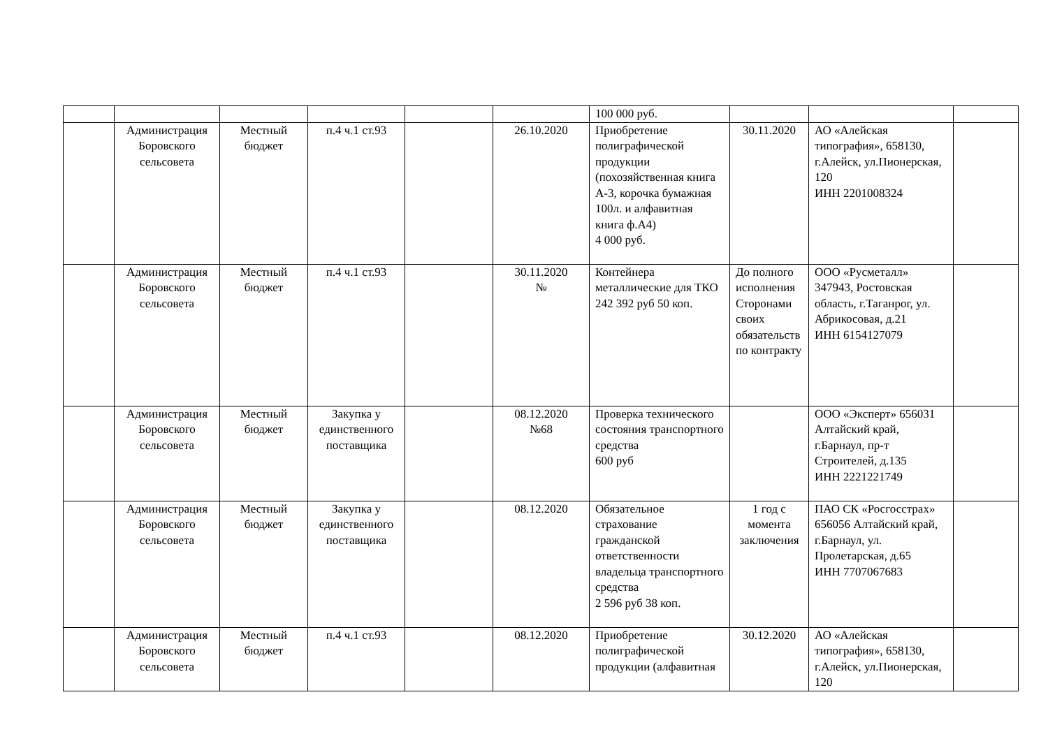| | | | | | | 100 000 руб. | | | |
| | Администрация Боровского сельсовета | Местный бюджет | п.4 ч.1 ст.93 | | 26.10.2020 | Приобретение полиграфической продукции (похозяйственная книга А-3, корочка бумажная 100л. и алфавитная книга ф.А4) 4 000 руб. | 30.11.2020 | АО «Алейская типография», 658130, г.Алейск, ул.Пионерская, 120 ИНН 2201008324 | |
| | Администрация Боровского сельсовета | Местный бюджет | п.4 ч.1 ст.93 | | 30.11.2020 № | Контейнера металлические для ТКО 242 392 руб 50 коп. | До полного исполнения Сторонами своих обязательств по контракту | ООО «Русметалл» 347943, Ростовская область, г.Таганрог, ул. Абрикосовая, д.21 ИНН 6154127079 | |
| | Администрация Боровского сельсовета | Местный бюджет | Закупка у единственного поставщика | | 08.12.2020 №68 | Проверка технического состояния транспортного средства 600 руб | | ООО «Эксперт» 656031 Алтайский край, г.Барнаул, пр-т Строителей, д.135 ИНН 2221221749 | |
| | Администрация Боровского сельсовета | Местный бюджет | Закупка у единственного поставщика | | 08.12.2020 | Обязательное страхование гражданской ответственности владельца транспортного средства 2 596 руб 38 коп. | 1 год с момента заключения | ПАО СК «Росгосстрах» 656056 Алтайский край, г.Барнаул, ул. Пролетарская, д.65 ИНН 7707067683 | |
| | Администрация Боровского сельсовета | Местный бюджет | п.4 ч.1 ст.93 | | 08.12.2020 | Приобретение полиграфической продукции (алфавитная | 30.12.2020 | АО «Алейская типография», 658130, г.Алейск, ул.Пионерская, 120 | |